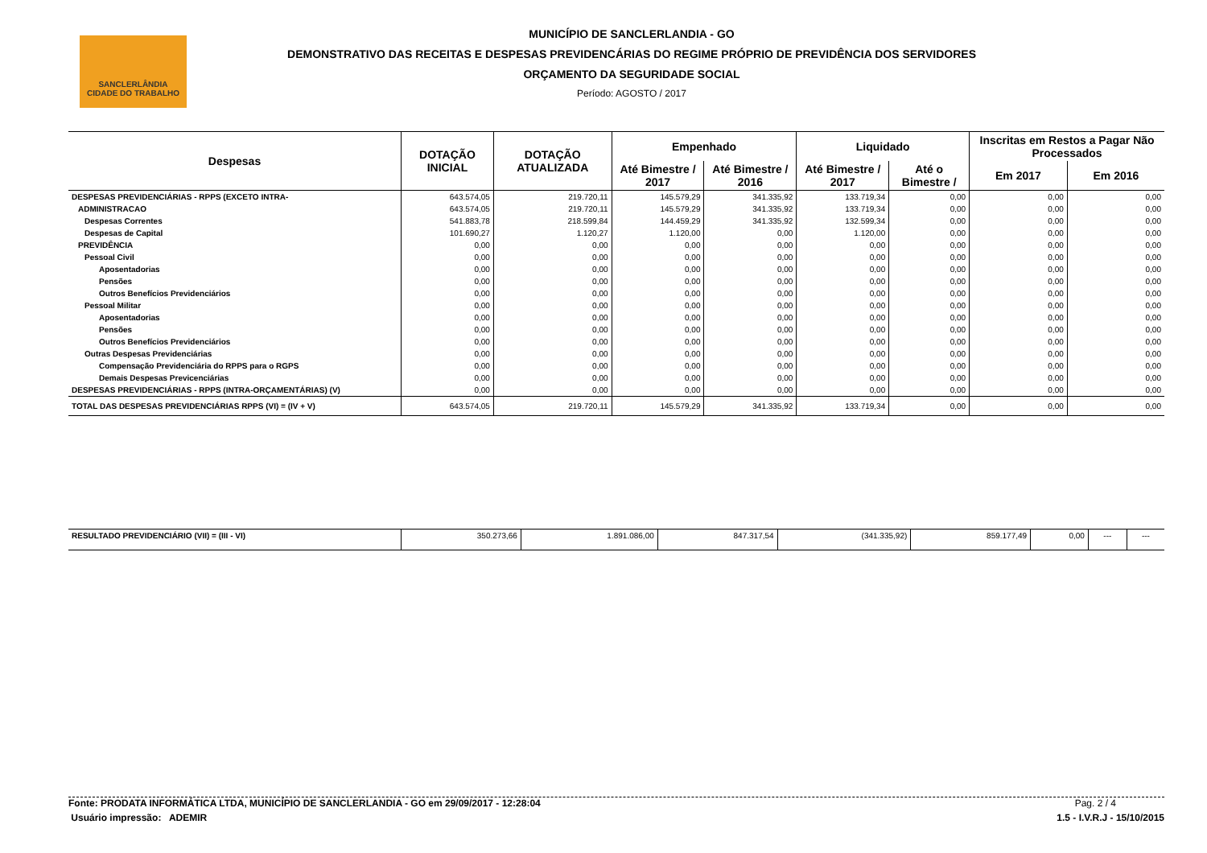SANCLERLÂNDIA
CIDADE DO TRABALHO
MUNICÍPIO DE SANCLERLANDIA - GO
DEMONSTRATIVO DAS RECEITAS E DESPESAS PREVIDENCÁRIAS DO REGIME PRÓPRIO DE PREVIDÊNCIA DOS SERVIDORES
ORÇAMENTO DA SEGURIDADE SOCIAL
Período: AGOSTO / 2017
| Despesas | DOTAÇÃO INICIAL | DOTAÇÃO ATUALIZADA | Empenhado | | Liquidado | | Inscritas em Restos a Pagar Não Processados | |
| --- | --- | --- | --- | --- | --- | --- | --- | --- |
| | | | Até Bimestre / 2017 | Até Bimestre / 2016 | Até Bimestre / 2017 | Até o Bimestre / | Em 2017 | Em 2016 |
| DESPESAS PREVIDENCIÁRIAS - RPPS (EXCETO INTRA- | 643.574,05 | 219.720,11 | 145.579,29 | 341.335,92 | 133.719,34 | 0,00 | 0,00 | 0,00 |
| ADMINISTRACAO | 643.574,05 | 219.720,11 | 145.579,29 | 341.335,92 | 133.719,34 | 0,00 | 0,00 | 0,00 |
| Despesas Correntes | 541.883,78 | 218.599,84 | 144.459,29 | 341.335,92 | 132.599,34 | 0,00 | 0,00 | 0,00 |
| Despesas de Capital | 101.690,27 | 1.120,27 | 1.120,00 | 0,00 | 1.120,00 | 0,00 | 0,00 | 0,00 |
| PREVIDÊNCIA | 0,00 | 0,00 | 0,00 | 0,00 | 0,00 | 0,00 | 0,00 | 0,00 |
| Pessoal Civil | 0,00 | 0,00 | 0,00 | 0,00 | 0,00 | 0,00 | 0,00 | 0,00 |
| Aposentadorias | 0,00 | 0,00 | 0,00 | 0,00 | 0,00 | 0,00 | 0,00 | 0,00 |
| Pensões | 0,00 | 0,00 | 0,00 | 0,00 | 0,00 | 0,00 | 0,00 | 0,00 |
| Outros Benefícios Previdenciários | 0,00 | 0,00 | 0,00 | 0,00 | 0,00 | 0,00 | 0,00 | 0,00 |
| Pessoal Militar | 0,00 | 0,00 | 0,00 | 0,00 | 0,00 | 0,00 | 0,00 | 0,00 |
| Aposentadorias | 0,00 | 0,00 | 0,00 | 0,00 | 0,00 | 0,00 | 0,00 | 0,00 |
| Pensões | 0,00 | 0,00 | 0,00 | 0,00 | 0,00 | 0,00 | 0,00 | 0,00 |
| Outros Benefícios Previdenciários | 0,00 | 0,00 | 0,00 | 0,00 | 0,00 | 0,00 | 0,00 | 0,00 |
| Outras Despesas Previdenciárias | 0,00 | 0,00 | 0,00 | 0,00 | 0,00 | 0,00 | 0,00 | 0,00 |
| Compensação Previdenciária do RPPS para o RGPS | 0,00 | 0,00 | 0,00 | 0,00 | 0,00 | 0,00 | 0,00 | 0,00 |
| Demais Despesas Previcenciárias | 0,00 | 0,00 | 0,00 | 0,00 | 0,00 | 0,00 | 0,00 | 0,00 |
| DESPESAS PREVIDENCIÁRIAS - RPPS (INTRA-ORÇAMENTÁRIAS) (V) | 0,00 | 0,00 | 0,00 | 0,00 | 0,00 | 0,00 | 0,00 | 0,00 |
| TOTAL DAS DESPESAS PREVIDENCIÁRIAS RPPS (VI) = (IV + V) | 643.574,05 | 219.720,11 | 145.579,29 | 341.335,92 | 133.719,34 | 0,00 | 0,00 | 0,00 |
| RESULTADO PREVIDENCIÁRIO (VII) = (III - VI) | 350.273,66 | 1.891.086,00 | 847.317,54 | (341.335,92) | 859.177,49 | 0,00 | --- | --- |
Fonte: PRODATA INFORMÁTICA LTDA, MUNICÍPIO DE SANCLERLANDIA - GO em 29/09/2017 - 12:28:04 Pag. 2 / 4
Usuário impressão: ADEMIR 1.5 - I.V.R.J - 15/10/2015